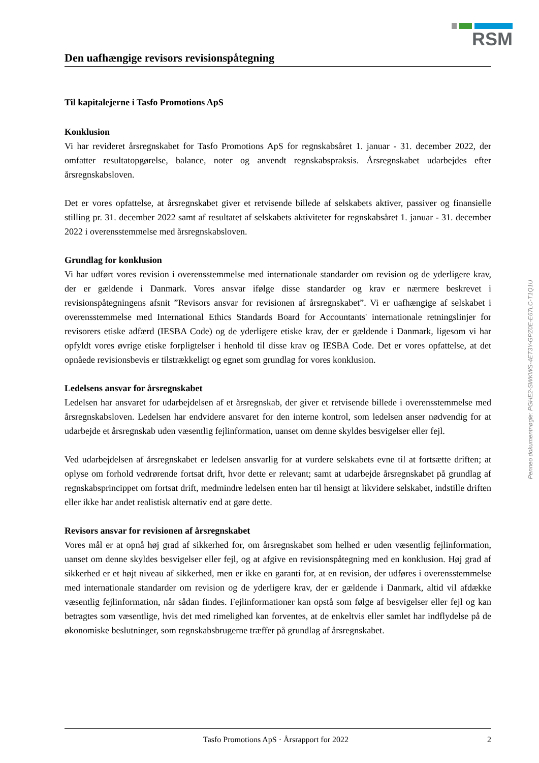RSM
Den uafhængige revisors revisionspåtegning
Til kapitalejerne i Tasfo Promotions ApS
Konklusion
Vi har revideret årsregnskabet for Tasfo Promotions ApS for regnskabsåret 1. januar - 31. december 2022, der omfatter resultatopgørelse, balance, noter og anvendt regnskabspraksis. Årsregnskabet udarbejdes efter årsregnskabsloven.
Det er vores opfattelse, at årsregnskabet giver et retvisende billede af selskabets aktiver, passiver og finansielle stilling pr. 31. december 2022 samt af resultatet af selskabets aktiviteter for regnskabsåret 1. januar - 31. december 2022 i overensstemmelse med årsregnskabsloven.
Grundlag for konklusion
Vi har udført vores revision i overensstemmelse med internationale standarder om revision og de yderligere krav, der er gældende i Danmark. Vores ansvar ifølge disse standarder og krav er nærmere beskrevet i revisionspåtegningens afsnit ”Revisors ansvar for revisionen af årsregnskabet”. Vi er uafhængige af selskabet i overensstemmelse med International Ethics Standards Board for Accountants' internationale retningslinjer for revisorers etiske adfærd (IESBA Code) og de yderligere etiske krav, der er gældende i Danmark, ligesom vi har opfyldt vores øvrige etiske forpligtelser i henhold til disse krav og IESBA Code. Det er vores opfattelse, at det opnåede revisionsbevis er tilstrækkeligt og egnet som grundlag for vores konklusion.
Ledelsens ansvar for årsregnskabet
Ledelsen har ansvaret for udarbejdelsen af et årsregnskab, der giver et retvisende billede i overensstemmelse med årsregnskabsloven. Ledelsen har endvidere ansvaret for den interne kontrol, som ledelsen anser nødvendig for at udarbejde et årsregnskab uden væsentlig fejlinformation, uanset om denne skyldes besvigelser eller fejl.
Ved udarbejdelsen af årsregnskabet er ledelsen ansvarlig for at vurdere selskabets evne til at fortsætte driften; at oplyse om forhold vedrørende fortsat drift, hvor dette er relevant; samt at udarbejde årsregnskabet på grundlag af regnskabsprincippet om fortsat drift, medmindre ledelsen enten har til hensigt at likvidere selskabet, indstille driften eller ikke har andet realistisk alternativ end at gøre dette.
Revisors ansvar for revisionen af årsregnskabet
Vores mål er at opnå høj grad af sikkerhed for, om årsregnskabet som helhed er uden væsentlig fejlinformation, uanset om denne skyldes besvigelser eller fejl, og at afgive en revisionspåtegning med en konklusion. Høj grad af sikkerhed er et højt niveau af sikkerhed, men er ikke en garanti for, at en revision, der udføres i overensstemmelse med internationale standarder om revision og de yderligere krav, der er gældende i Danmark, altid vil afdække væsentlig fejlinformation, når sådan findes. Fejlinformationer kan opstå som følge af besvigelser eller fejl og kan betragtes som væsentlige, hvis det med rimelighed kan forventes, at de enkeltvis eller samlet har indflydelse på de økonomiske beslutninger, som regnskabsbrugerne træffer på grundlag af årsregnskabet.
Penneo dokumentnøgle: PGHE2-SWKWS-4ET3Y-GPZ0E-E67LC-T1Q1U
Tasfo Promotions ApS · Årsrapport for 2022 2